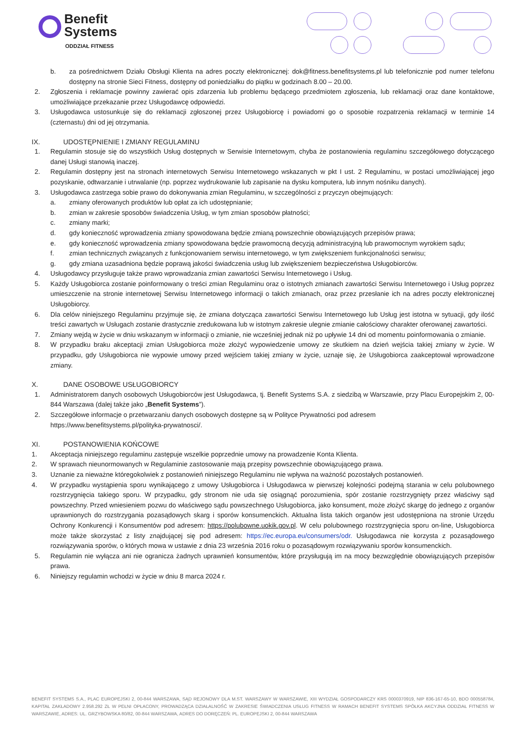Benefit
Systems
ODDZIAŁ FITNESS
b. za pośrednictwem Działu Obsługi Klienta na adres poczty elektronicznej: dok@fitness.benefitsystems.pl lub telefonicznie pod numer telefonu dostępny na stronie Sieci Fitness, dostępny od poniedziałku do piątku w godzinach 8.00 – 20.00.
2. Zgłoszenia i reklamacje powinny zawierać opis zdarzenia lub problemu będącego przedmiotem zgłoszenia, lub reklamacji oraz dane kontaktowe, umożliwiające przekazanie przez Usługodawcę odpowiedzi.
3. Usługodawca ustosunkuje się do reklamacji zgłoszonej przez Usługobiorcę i powiadomi go o sposobie rozpatrzenia reklamacji w terminie 14 (czternastu) dni od jej otrzymania.
IX. UDOSTĘPNIENIE I ZMIANY REGULAMINU
1. Regulamin stosuje się do wszystkich Usług dostępnych w Serwisie Internetowym, chyba że postanowienia regulaminu szczegółowego dotyczącego danej Usługi stanowią inaczej.
2. Regulamin dostępny jest na stronach internetowych Serwisu Internetowego wskazanych w pkt I ust. 2 Regulaminu, w postaci umożliwiającej jego pozyskanie, odtwarzanie i utrwalanie (np. poprzez wydrukowanie lub zapisanie na dysku komputera, lub innym nośniku danych).
3. Usługodawca zastrzega sobie prawo do dokonywania zmian Regulaminu, w szczególności z przyczyn obejmujących:
a. zmiany oferowanych produktów lub opłat za ich udostępnianie;
b. zmian w zakresie sposobów świadczenia Usług, w tym zmian sposobów płatności;
c. zmiany marki;
d. gdy konieczność wprowadzenia zmiany spowodowana będzie zmianą powszechnie obowiązujących przepisów prawa;
e. gdy konieczność wprowadzenia zmiany spowodowana będzie prawomocną decyzją administracyjną lub prawomocnym wyrokiem sądu;
f. zmian technicznych związanych z funkcjonowaniem serwisu internetowego, w tym zwiększeniem funkcjonalności serwisu;
g. gdy zmiana uzasadniona będzie poprawą jakości świadczenia usług lub zwiększeniem bezpieczeństwa Usługobiorców.
4. Usługodawcy przysługuje także prawo wprowadzania zmian zawartości Serwisu Internetowego i Usług.
5. Każdy Usługobiorca zostanie poinformowany o treści zmian Regulaminu oraz o istotnych zmianach zawartości Serwisu Internetowego i Usług poprzez umieszczenie na stronie internetowej Serwisu Internetowego informacji o takich zmianach, oraz przez przesłanie ich na adres poczty elektronicznej Usługobiorcy.
6. Dla celów niniejszego Regulaminu przyjmuje się, że zmiana dotycząca zawartości Serwisu Internetowego lub Usług jest istotna w sytuacji, gdy ilość treści zawartych w Usługach zostanie drastycznie zredukowana lub w istotnym zakresie ulegnie zmianie całościowy charakter oferowanej zawartości.
7. Zmiany wejdą w życie w dniu wskazanym w informacji o zmianie, nie wcześniej jednak niż po upływie 14 dni od momentu poinformowania o zmianie.
8. W przypadku braku akceptacji zmian Usługobiorca może złożyć wypowiedzenie umowy ze skutkiem na dzień wejścia takiej zmiany w życie. W przypadku, gdy Usługobiorca nie wypowie umowy przed wejściem takiej zmiany w życie, uznaje się, że Usługobiorca zaakceptował wprowadzone zmiany.
X. DANE OSOBOWE USŁUGOBIORCY
1. Administratorem danych osobowych Usługobiorców jest Usługodawca, tj. Benefit Systems S.A. z siedzibą w Warszawie, przy Placu Europejskim 2, 00-844 Warszawa (dalej także jako „Benefit Systems”).
2. Szczegółowe informacje o przetwarzaniu danych osobowych dostępne są w Polityce Prywatności pod adresem
https://www.benefitsystems.pl/polityka-prywatnosci/.
XI. POSTANOWIENIA KOŃCOWE
1. Akceptacja niniejszego regulaminu zastępuje wszelkie poprzednie umowy na prowadzenie Konta Klienta.
2. W sprawach nieunormowanych w Regulaminie zastosowanie mają przepisy powszechnie obowiązującego prawa.
3. Uznanie za nieważne któregokolwiek z postanowień niniejszego Regulaminu nie wpływa na ważność pozostałych postanowień.
4. W przypadku wystąpienia sporu wynikającego z umowy Usługobiorca i Usługodawca w pierwszej kolejności podejmą starania w celu polubownego rozstrzygnięcia takiego sporu. W przypadku, gdy stronom nie uda się osiągnąć porozumienia, spór zostanie rozstrzygnięty przez właściwy sąd powszechny. Przed wniesieniem pozwu do właściwego sądu powszechnego Usługobiorca, jako konsument, może złożyć skargę do jednego z organów uprawnionych do rozstrzygania pozasądowych skarg i sporów konsumenckich. Aktualna lista takich organów jest udostępniona na stronie Urzędu Ochrony Konkurencji i Konsumentów pod adresem: https://polubowne.uokik.gov.pl. W celu polubownego rozstrzygnięcia sporu on-line, Usługobiorca może także skorzystać z listy znajdującej się pod adresem: https://ec.europa.eu/consumers/odr. Usługodawca nie korzysta z pozasądowego rozwiązywania sporów, o których mowa w ustawie z dnia 23 września 2016 roku o pozasądowym rozwiązywaniu sporów konsumenckich.
5. Regulamin nie wyłącza ani nie ogranicza żadnych uprawnień konsumentów, które przysługują im na mocy bezwzględnie obowiązujących przepisów prawa.
6. Niniejszy regulamin wchodzi w życie w dniu 8 marca 2024 r.
BENEFIT SYSTEMS S.A., PLAC EUROPEJSKI 2, 00-844 WARSZAWA, SĄD REJONOWY DLA M.ST. WARSZAWY W WARSZAWIE, XIII WYDZIAŁ GOSPODARCZY KRS 0000370919, NIP 836-167-65-10, BDO 000558784, KAPITAŁ ZAKŁADOWY 2.958.292 ZŁ W PEŁNI OPŁACONY, PROWADZĄCA DZIAŁALNOŚĆ W ZAKRESIE ŚWIADCZENIA USŁUG FITNESS W RAMACH BENEFIT SYSTEMS SPÓŁKA AKCYJNA ODDZIAŁ FITNESS W WARSZAWIE, ADRES: UL. GRZYBOWSKA 80/82, 00-844 WARSZAWA, ADRES DO DORĘCZEŃ: PL. EUROPEJSKI 2, 00-844 WARSZAWA